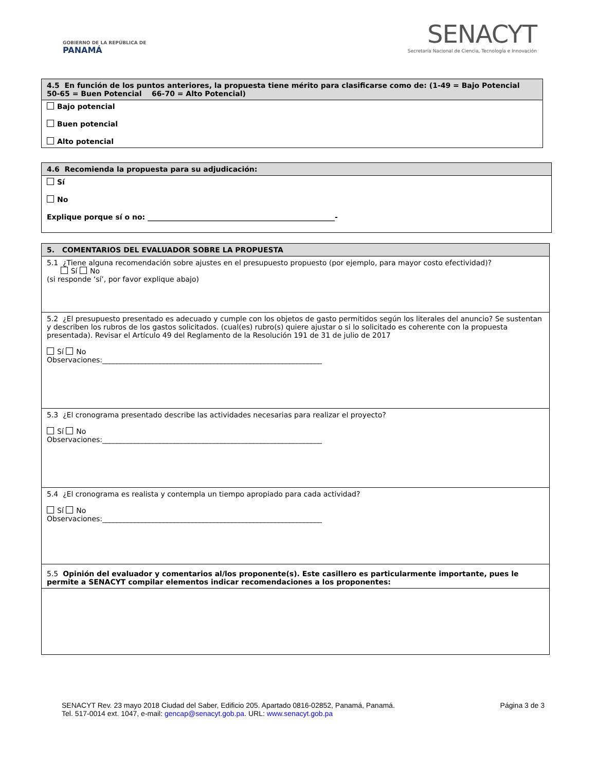GOBIERNO DE LA REPÚBLICA DE
PANAMÁ
SENACYT
Secretaría Nacional de Ciencia, Tecnología e Innovación
| 4.5 En función de los puntos anteriores, la propuesta tiene mérito para clasificarse como de: (1-49 = Bajo Potencial 50-65 = Buen Potencial 66-70 = Alto Potencial) |
| Bajo potencial Buen potencial Alto potencial |
| 4.6 Recomienda la propuesta para su adjudicación: |
| Sí No Explique porque sí o no: ____________________________________________________- |
| 5. COMENTARIOS DEL EVALUADOR SOBRE LA PROPUESTA |
| 5.1 ¿Tiene alguna recomendación sobre ajustes en el presupuesto propuesto (por ejemplo, para mayor costo efectividad)? Sí No (si responde ‘sí’, por favor explique abajo) |
| 5.2 ¿El presupuesto presentado es adecuado y cumple con los objetos de gasto permitidos según los literales del anuncio? Se sustentan y describen los rubros de los gastos solicitados. (cual(es) rubro(s) quiere ajustar o si lo solicitado es coherente con la propuesta presentada). Revisar el Artículo 49 del Reglamento de la Resolución 191 de 31 de julio de 2017 Sí No Observaciones:_____________________________________________________________ |
| 5.3 ¿El cronograma presentado describe las actividades necesarias para realizar el proyecto? Sí No Observaciones:_____________________________________________________________ |
| 5.4 ¿El cronograma es realista y contempla un tiempo apropiado para cada actividad? Sí No Observaciones:_____________________________________________________________ |
| 5.5 Opinión del evaluador y comentarios al/los proponente(s). Este casillero es particularmente importante, pues le permite a SENACYT compilar elementos indicar recomendaciones a los proponentes: |
SENACYT Rev. 23 mayo 2018 Ciudad del Saber, Edificio 205. Apartado 0816-02852, Panamá, Panamá.
Tel. 517-0014 ext. 1047, e-mail: gencap@senacyt.gob.pa. URL: www.senacyt.gob.pa
Página 3 de 3